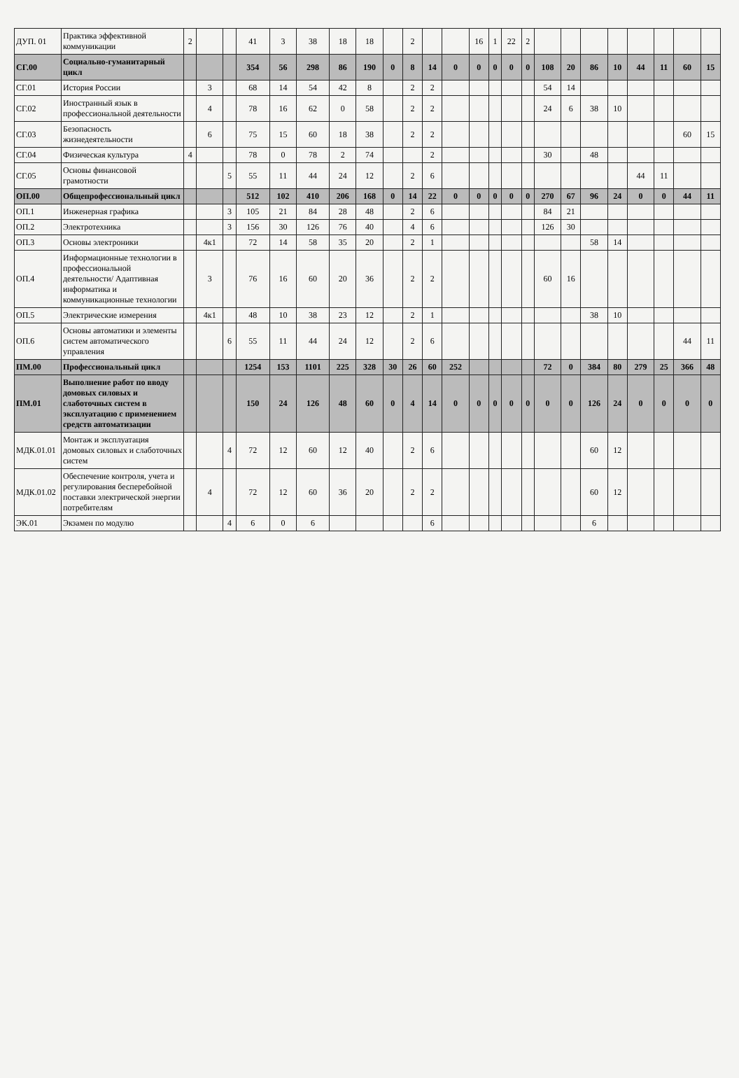| ДУП. 01 | Практика эффективной коммуникации | 2 | | | 41 | 3 | 38 | 18 | 18 | | 2 | | | 16 | 1 | 22 | 2 | | | | | | | | |
| СГ.00 | Социально-гуманитарный цикл | | | | 354 | 56 | 298 | 86 | 190 | 0 | 8 | 14 | 0 | 0 | 0 | 0 | 0 | 108 | 20 | 86 | 10 | 44 | 11 | 60 | 15 |
| СГ.01 | История России | | 3 | | 68 | 14 | 54 | 42 | 8 | | 2 | 2 | | | | | | 54 | 14 | | | | | | |
| СГ.02 | Иностранный язык в профессиональной деятельности | | 4 | | 78 | 16 | 62 | 0 | 58 | | 2 | 2 | | | | | | 24 | 6 | 38 | 10 | | | | |
| СГ.03 | Безопасность жизнедеятельности | | 6 | | 75 | 15 | 60 | 18 | 38 | | 2 | 2 | | | | | | | | | | | | 60 | 15 |
| СГ.04 | Физическая культура | 4 | | | 78 | 0 | 78 | 2 | 74 | | | 2 | | | | | | 30 | | 48 | | | | | |
| СГ.05 | Основы финансовой грамотности | | | 5 | 55 | 11 | 44 | 24 | 12 | | 2 | 6 | | | | | | | | | | 44 | 11 | | |
| ОП.00 | Общепрофессиональный цикл | | | | 512 | 102 | 410 | 206 | 168 | 0 | 14 | 22 | 0 | 0 | 0 | 0 | 0 | 270 | 67 | 96 | 24 | 0 | 0 | 44 | 11 |
| ОП.1 | Инженерная графика | | | 3 | 105 | 21 | 84 | 28 | 48 | | 2 | 6 | | | | | | 84 | 21 | | | | | | |
| ОП.2 | Электротехника | | | 3 | 156 | 30 | 126 | 76 | 40 | | 4 | 6 | | | | | | 126 | 30 | | | | | | |
| ОП.3 | Основы электроники | | 4к1 | | 72 | 14 | 58 | 35 | 20 | | 2 | 1 | | | | | | | | 58 | 14 | | | | |
| ОП.4 | Информационные технологии в профессиональной деятельности/ Адаптивная информатика и коммуникационные технологии | | 3 | | 76 | 16 | 60 | 20 | 36 | | 2 | 2 | | | | | | 60 | 16 | | | | | | |
| ОП.5 | Электрические измерения | | 4к1 | | 48 | 10 | 38 | 23 | 12 | | 2 | 1 | | | | | | | | 38 | 10 | | | | |
| ОП.6 | Основы автоматики и элементы систем автоматического управления | | | 6 | 55 | 11 | 44 | 24 | 12 | | 2 | 6 | | | | | | | | | | | | 44 | 11 |
| ПМ.00 | Профессиональный цикл | | | | 1254 | 153 | 1101 | 225 | 328 | 30 | 26 | 60 | 252 | | | | | 72 | 0 | 384 | 80 | 279 | 25 | 366 | 48 |
| ПМ.01 | Выполнение работ по вводу домовых силовых и слаботочных систем в эксплуатацию с применением средств автоматизации | | | | 150 | 24 | 126 | 48 | 60 | 0 | 4 | 14 | 0 | 0 | 0 | 0 | 0 | 0 | 0 | 126 | 24 | 0 | 0 | 0 | 0 |
| МДК.01.01 | Монтаж и эксплуатация домовых силовых и слаботочных систем | | | 4 | 72 | 12 | 60 | 12 | 40 | | 2 | 6 | | | | | | | | 60 | 12 | | | | |
| МДК.01.02 | Обеспечение контроля, учета и регулирования бесперебойной поставки электрической энергии потребителям | | 4 | | 72 | 12 | 60 | 36 | 20 | | 2 | 2 | | | | | | | | 60 | 12 | | | | |
| ЭК.01 | Экзамен по модулю | | | 4 | 6 | 0 | 6 | | | | | 6 | | | | | | | | 6 | | | | | |